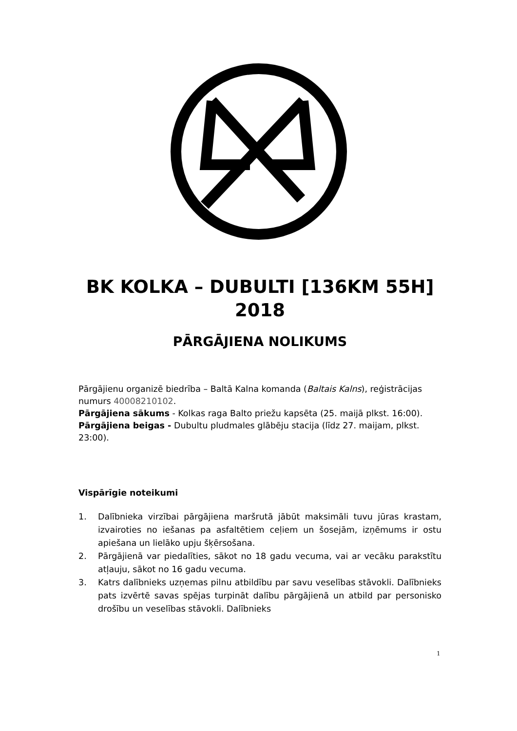BK KOLKA – DUBULTI [136KM 55H] 2018
PĀRGĀJIENA NOLIKUMS
Pārgājienu organizē biedrība – Baltā Kalna komanda (Baltais Kalns), reģistrācijas numurs 40008210102.
Pārgājiena sākums - Kolkas raga Balto priežu kapsēta (25. maijā plkst. 16:00).
Pārgājiena beigas - Dubultu pludmales glābēju stacija (līdz 27. maijam, plkst. 23:00).
Vispārīgie noteikumi
1. Dalībnieka virzībai pārgājiena maršrutā jābūt maksimāli tuvu jūras krastam, izvairoties no iešanas pa asfaltētiem ceļiem un šosejām, izņēmums ir ostu apiešana un lielāko upju šķērsošana.
2. Pārgājienā var piedalīties, sākot no 18 gadu vecuma, vai ar vecāku parakstītu atļauju, sākot no 16 gadu vecuma.
3. Katrs dalībnieks uzņemas pilnu atbildību par savu veselības stāvokli. Dalībnieks pats izvērtē savas spējas turpināt dalību pārgājienā un atbild par personisko drošību un veselības stāvokli. Dalībnieks
1